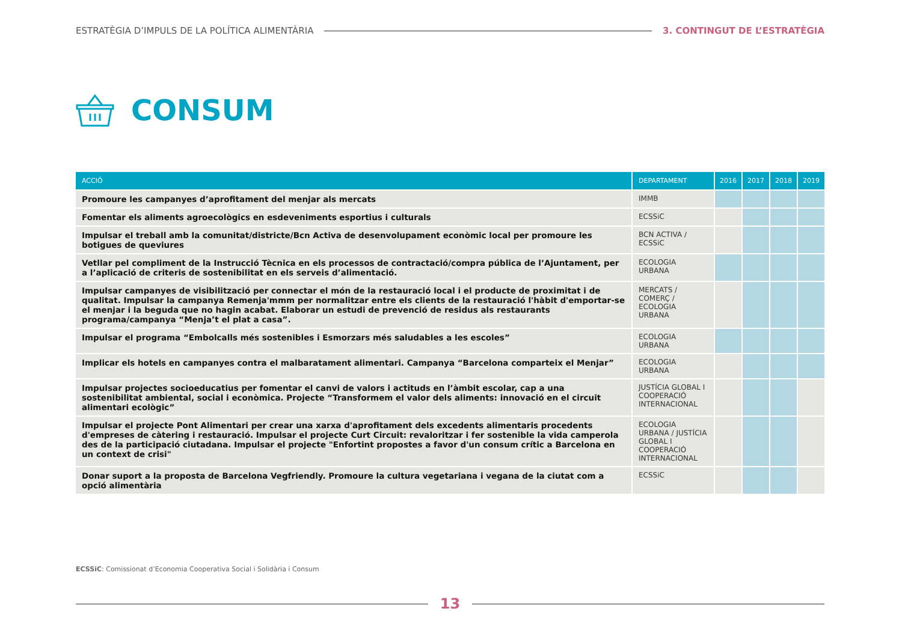ESTRATÈGIA D’IMPULS DE LA POLÍTICA ALIMENTÀRIA 3. CONTINGUT DE L’ESTRATÈGIA
CONSUM
| ACCIÓ | DEPARTAMENT | 2016 | 2017 | 2018 | 2019 |
| --- | --- | --- | --- | --- | --- |
| Promoure les campanyes d’aprofitament del menjar als mercats | IMMB | | | | |
| Fomentar els aliments agroecològics en esdeveniments esportius i culturals | ECSSiC | | | | |
| Impulsar el treball amb la comunitat/districte/Bcn Activa de desenvolupament econòmic local per promoure les botigues de queviures | BCN ACTIVA / ECSSiC | | | | |
| Vetllar pel compliment de la Instrucció Tècnica en els processos de contractació/compra pública de l’Ajuntament, per a l’aplicació de criteris de sostenibilitat en els serveis d’alimentació. | ECOLOGIA URBANA | | | | |
| Impulsar campanyes de visibilització per connectar el món de la restauració local i el producte de proximitat i de qualitat. Impulsar la campanya Remenja'mmm per normalitzar entre els clients de la restauració l'hàbit d'emportar-se el menjar i la beguda que no hagin acabat. Elaborar un estudi de prevenció de residus als restaurants programa/campanya “Menja’t el plat a casa”. | MERCATS / COMERÇ / ECOLOGIA URBANA | | | | |
| Impulsar el programa “Embolcalls més sostenibles i Esmorzars més saludables a les escoles” | ECOLOGIA URBANA | | | | |
| Implicar els hotels en campanyes contra el malbaratament alimentari. Campanya “Barcelona comparteix el Menjar” | ECOLOGIA URBANA | | | | |
| Impulsar projectes socioeducatius per fomentar el canvi de valors i actituds en l’àmbit escolar, cap a una sostenibilitat ambiental, social i econòmica. Projecte “Transformem el valor dels aliments: innovació en el circuit alimentari ecològic” | JUSTÍCIA GLOBAL I COOPERACIÓ INTERNACIONAL | | | | |
| Impulsar el projecte Pont Alimentari per crear una xarxa d'aprofitament dels excedents alimentaris procedents d'empreses de càtering i restauració. Impulsar el projecte Curt Circuit: revaloritzar i fer sostenible la vida camperola des de la participació ciutadana. Impulsar el projecte "Enfortint propostes a favor d'un consum crític a Barcelona en un context de crisi" | ECOLOGIA URBANA / JUSTÍCIA GLOBAL I COOPERACIÓ INTERNACIONAL | | | | |
| Donar suport a la proposta de Barcelona Vegfriendly. Promoure la cultura vegetariana i vegana de la ciutat com a opció alimentària | ECSSiC | | | | |
ECSSiC: Comissionat d’Economia Cooperativa Social i Solidària i Consum
13